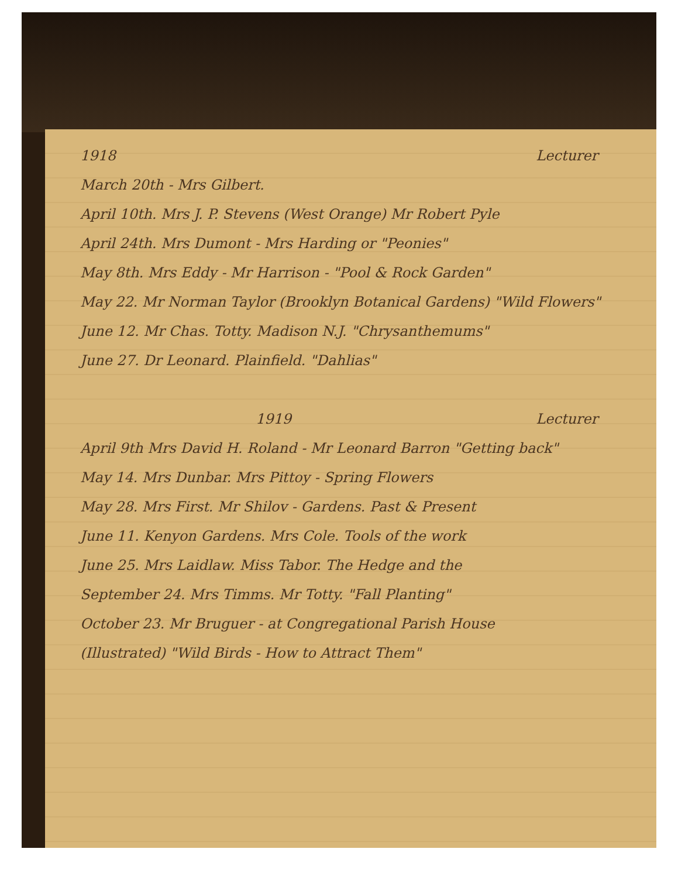1918 Lecturer
March 20th - Mrs Gilbert.
April 10th. Mrs J. P. Stevens (West Orange) Mr Robert Pyle
April 24th. Mrs Dumont - Mrs Harding or "Peonies"
May 8th. Mrs Eddy - Mr Harrison - "Pool & Rock Garden"
May 22. Mr Norman Taylor (Brooklyn Botanical Gardens) "Wild Flowers"
June 12. Mr Chas. Totty. Madison N.J. "Chrysanthemums"
June 27. Dr Leonard. Plainfield. "Dahlias"
1919 Lecturer
April 9th Mrs David H. Roland - Mr Leonard Barron "Getting back"
May 14. Mrs Dunbar. Mrs Pittoy - Spring Flowers
May 28. Mrs First. Mr Shilov - Gardens. Past & Present
June 11. Kenyon Gardens. Mrs Cole. Tools of the work
June 25. Mrs Laidlaw. Miss Tabor. The Hedge and the
September 24. Mrs Timms. Mr Totty. "Fall Planting"
October 23. Mr Bruguer - at Congregational Parish House
(Illustrated) "Wild Birds - How to Attract Them"